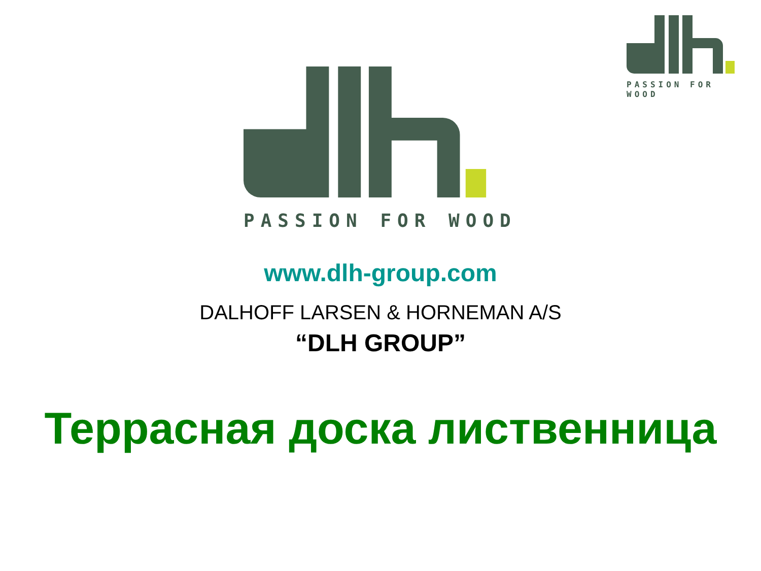PASSION FOR WOOD
PASSION FOR WOOD
www.dlh-group.com
DALHOFF LARSEN & HORNEMAN A/S
“DLH GROUP”
Террасная доска лиственница